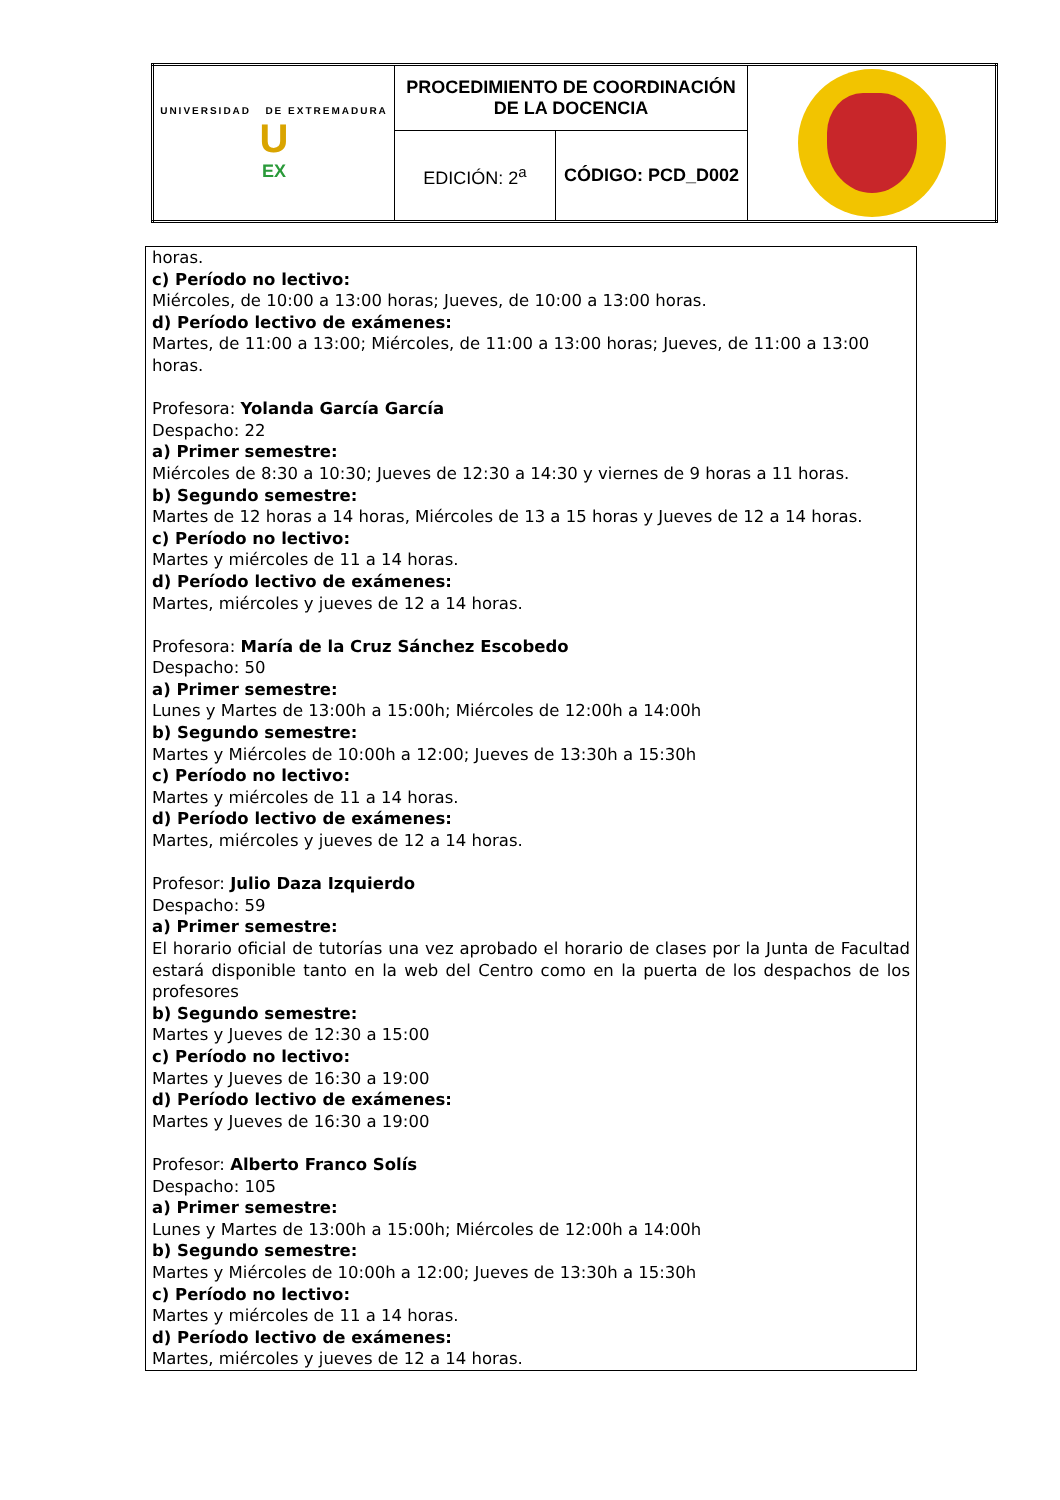| UNIVERSIDAD DE EXTREMADURA U EX | PROCEDIMIENTO DE COORDINACIÓN DE LA DOCENCIA | | |
| | EDICIÓN: 2<sup>a</sup> | CÓDIGO: PCD_D002 | |
horas.
c) Período no lectivo:
Miércoles, de 10:00 a 13:00 horas; Jueves, de 10:00 a 13:00 horas.
d) Período lectivo de exámenes:
Martes, de 11:00 a 13:00; Miércoles, de 11:00 a 13:00 horas; Jueves, de 11:00 a 13:00 horas.
Profesora: Yolanda García García
Despacho: 22
a) Primer semestre:
Miércoles de 8:30 a 10:30; Jueves de 12:30 a 14:30 y viernes de 9 horas a 11 horas.
b) Segundo semestre:
Martes de 12 horas a 14 horas, Miércoles de 13 a 15 horas y Jueves de 12 a 14 horas.
c) Período no lectivo:
Martes y miércoles de 11 a 14 horas.
d) Período lectivo de exámenes:
Martes, miércoles y jueves de 12 a 14 horas.
Profesora: María de la Cruz Sánchez Escobedo
Despacho: 50
a) Primer semestre:
Lunes y Martes de 13:00h a 15:00h; Miércoles de 12:00h a 14:00h
b) Segundo semestre:
Martes y Miércoles de 10:00h a 12:00; Jueves de 13:30h a 15:30h
c) Período no lectivo:
Martes y miércoles de 11 a 14 horas.
d) Período lectivo de exámenes:
Martes, miércoles y jueves de 12 a 14 horas.
Profesor: Julio Daza Izquierdo
Despacho: 59
a) Primer semestre:
El horario oficial de tutorías una vez aprobado el horario de clases por la Junta de Facultad estará disponible tanto en la web del Centro como en la puerta de los despachos de los profesores
b) Segundo semestre:
Martes y Jueves de 12:30 a 15:00
c) Período no lectivo:
Martes y Jueves de 16:30 a 19:00
d) Período lectivo de exámenes:
Martes y Jueves de 16:30 a 19:00
Profesor: Alberto Franco Solís
Despacho: 105
a) Primer semestre:
Lunes y Martes de 13:00h a 15:00h; Miércoles de 12:00h a 14:00h
b) Segundo semestre:
Martes y Miércoles de 10:00h a 12:00; Jueves de 13:30h a 15:30h
c) Período no lectivo:
Martes y miércoles de 11 a 14 horas.
d) Período lectivo de exámenes:
Martes, miércoles y jueves de 12 a 14 horas.